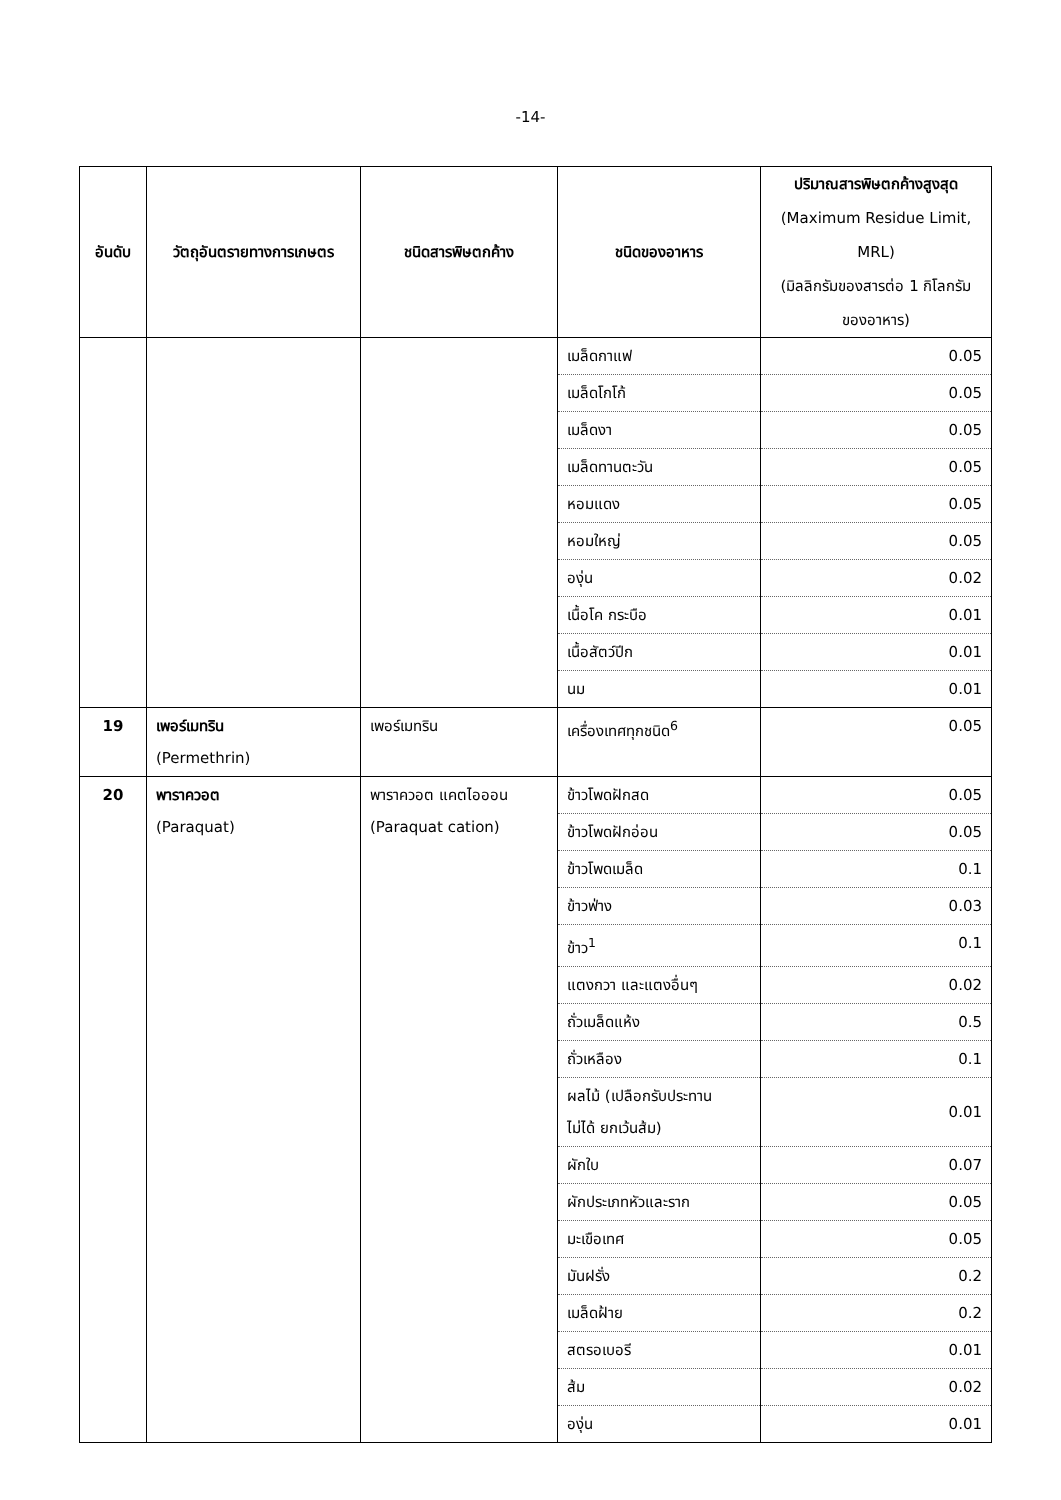-14-
| อันดับ | วัตถุอันตรายทางการเกษตร | ชนิดสารพิษตกค้าง | ชนิดของอาหาร | ปริมาณสารพิษตกค้างสูงสุด (Maximum Residue Limit, MRL) (มิลลิกรัมของสารต่อ 1 กิโลกรัม ของอาหาร) |
| --- | --- | --- | --- | --- |
| | | | เมล็ดกาแฟ | 0.05 |
| | | | เมล็ดโกโก้ | 0.05 |
| | | | เมล็ดงา | 0.05 |
| | | | เมล็ดทานตะวัน | 0.05 |
| | | | หอมแดง | 0.05 |
| | | | หอมใหญ่ | 0.05 |
| | | | องุ่น | 0.02 |
| | | | เนื้อโค กระบือ | 0.01 |
| | | | เนื้อสัตว์ปีก | 0.01 |
| | | | นม | 0.01 |
| 19 | เพอร์เมทริน (Permethrin) | เพอร์เมทริน | เครื่องเทศทุกชนิด<sup>6</sup> | 0.05 |
| 20 | พาราควอต (Paraquat) | พาราควอต แคตไอออน (Paraquat cation) | ข้าวโพดฝักสด | 0.05 |
| | | | ข้าวโพดฝักอ่อน | 0.05 |
| | | | ข้าวโพดเมล็ด | 0.1 |
| | | | ข้าวฟ่าง | 0.03 |
| | | | ข้าว<sup>1</sup> | 0.1 |
| | | | แตงกวา และแตงอื่นๆ | 0.02 |
| | | | ถั่วเมล็ดแห้ง | 0.5 |
| | | | ถั่วเหลือง | 0.1 |
| | | | ผลไม้ (เปลือกรับประทาน ไม่ได้ ยกเว้นส้ม) | 0.01 |
| | | | ผักใบ | 0.07 |
| | | | ผักประเภทหัวและราก | 0.05 |
| | | | มะเขือเทศ | 0.05 |
| | | | มันฝรั่ง | 0.2 |
| | | | เมล็ดฝ้าย | 0.2 |
| | | | สตรอเบอรี | 0.01 |
| | | | ส้ม | 0.02 |
| | | | องุ่น | 0.01 |